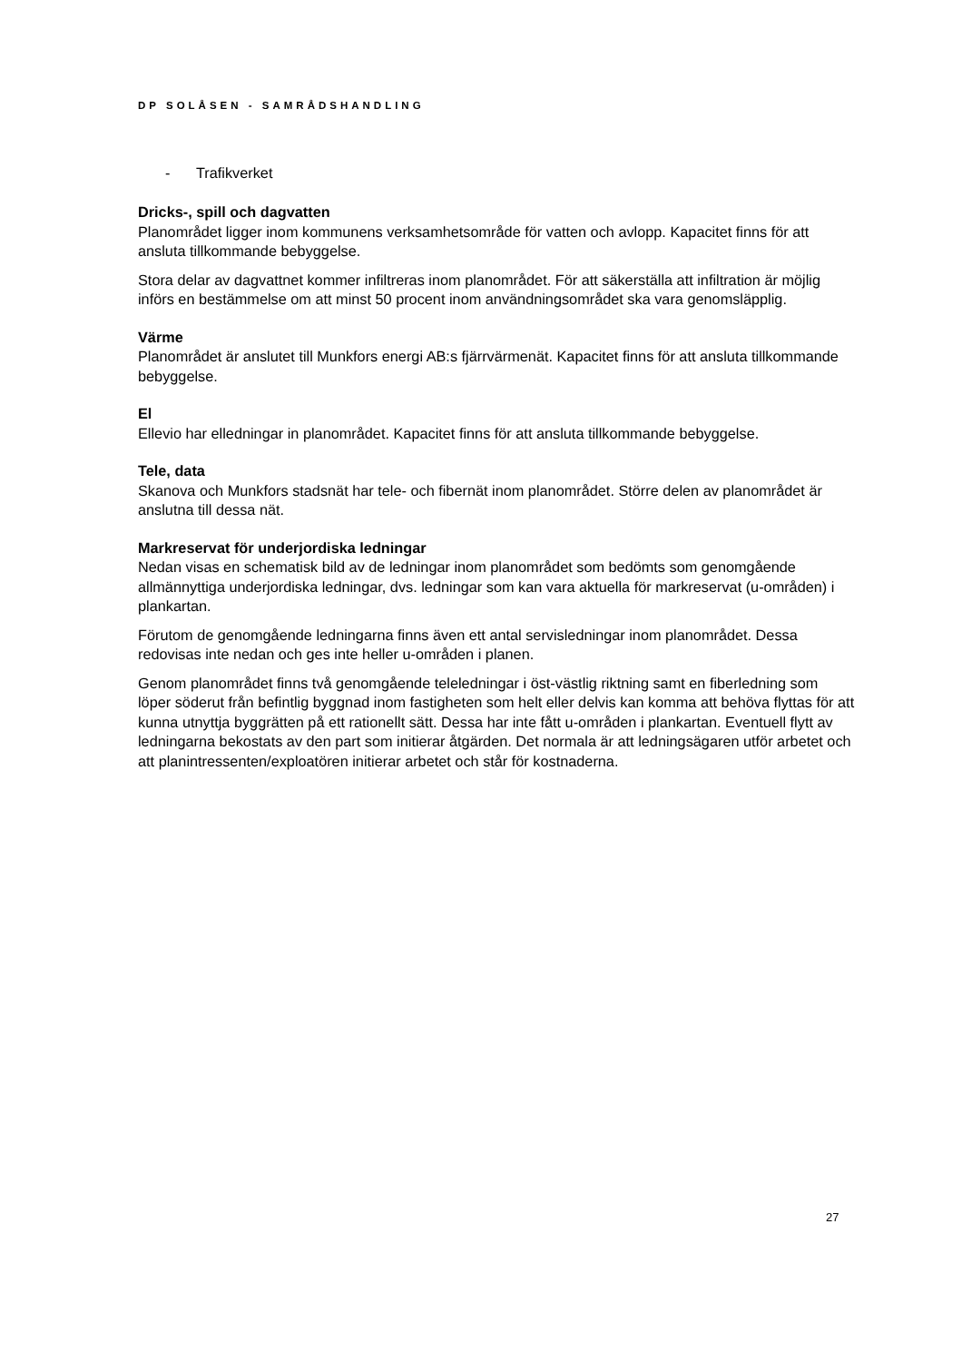DP SOLÅSEN - SAMRÅDSHANDLING
- Trafikverket
Dricks-, spill och dagvatten
Planområdet ligger inom kommunens verksamhetsområde för vatten och avlopp. Kapacitet finns för att ansluta tillkommande bebyggelse.
Stora delar av dagvattnet kommer infiltreras inom planområdet. För att säkerställa att infiltration är möjlig införs en bestämmelse om att minst 50 procent inom användningsområdet ska vara genomsläpplig.
Värme
Planområdet är anslutet till Munkfors energi AB:s fjärrvärmenät. Kapacitet finns för att ansluta tillkommande bebyggelse.
El
Ellevio har elledningar in planområdet. Kapacitet finns för att ansluta tillkommande bebyggelse.
Tele, data
Skanova och Munkfors stadsnät har tele- och fibernät inom planområdet. Större delen av planområdet är anslutna till dessa nät.
Markreservat för underjordiska ledningar
Nedan visas en schematisk bild av de ledningar inom planområdet som bedömts som genomgående allmännyttiga underjordiska ledningar, dvs. ledningar som kan vara aktuella för markreservat (u-områden) i plankartan.
Förutom de genomgående ledningarna finns även ett antal servisledningar inom planområdet. Dessa redovisas inte nedan och ges inte heller u-områden i planen.
Genom planområdet finns två genomgående teleledningar i öst-västlig riktning samt en fiberledning som löper söderut från befintlig byggnad inom fastigheten som helt eller delvis kan komma att behöva flyttas för att kunna utnyttja byggrätten på ett rationellt sätt. Dessa har inte fått u-områden i plankartan. Eventuell flytt av ledningarna bekostats av den part som initierar åtgärden. Det normala är att ledningsägaren utför arbetet och att planintressenten/exploatören initierar arbetet och står för kostnaderna.
27